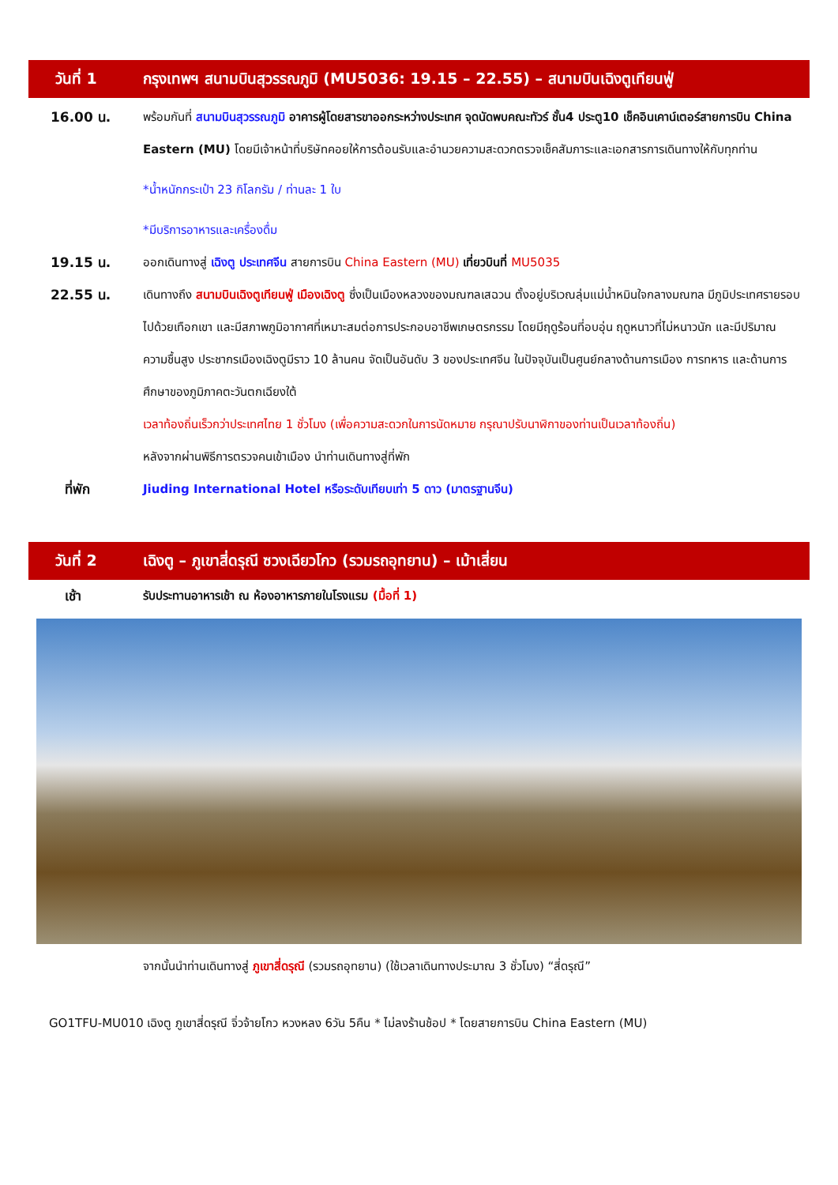วันที่ 1
กรุงเทพฯ สนามบินสุวรรณภูมิ (MU5036: 19.15 – 22.55) – สนามบินเฉิงตูเทียนฟู่
16.00 น. พร้อมกันที่ สนามบินสุวรรณภูมิ อาคารผู้โดยสารขาออกระหว่างประเทศ จุดนัดพบคณะทัวร์ ชั้น4 ประตู10 เช็คอินเคาน์เตอร์สายการบิน China Eastern (MU) โดยมีเจ้าหน้าที่บริษัทคอยให้การต้อนรับและอำนวยความสะดวกตรวจเช็คสัมภาระและเอกสารการเดินทางให้กับทุกท่าน
*น้ำหนักกระเป๋า 23 กิโลกรัม / ท่านละ 1 ใบ
*มีบริการอาหารและเครื่องดื่ม
19.15 น. ออกเดินทางสู่ เฉิงตู ประเทศจีน สายการบิน China Eastern (MU) เที่ยวบินที่ MU5035
22.55 น. เดินทางถึง สนามบินเฉิงตูเทียนฟู่ เมืองเฉิงตู ซึ่งเป็นเมืองหลวงของมณฑลเสฉวน ตั้งอยู่บริเวณลุ่มแม่น้ำหมินใจกลางมณฑล มีภูมิประเทศรายรอบไปด้วยเทือกเขา และมีสภาพภูมิอากาศที่เหมาะสมต่อการประกอบอาชีพเกษตรกรรม โดยมีฤดูร้อนที่อบอุ่น ฤดูหนาวที่ไม่หนาวนัก และมีปริมาณความชื้นสูง ประชากรเมืองเฉิงตูมีราว 10 ล้านคน จัดเป็นอันดับ 3 ของประเทศจีน ในปัจจุบันเป็นศูนย์กลางด้านการเมือง การทหาร และด้านการศึกษาของภูมิภาคตะวันตกเฉียงใต้
เวลาท้องถิ่นเร็วกว่าประเทศไทย 1 ชั่วโมง (เพื่อความสะดวกในการนัดหมาย กรุณาปรับนาฬิกาของท่านเป็นเวลาท้องถิ่น)
หลังจากผ่านพิธีการตรวจคนเข้าเมือง นำท่านเดินทางสู่ที่พัก
ที่พัก Jiuding International Hotel หรือระดับเทียบเท่า 5 ดาว (มาตรฐานจีน)
วันที่ 2
เฉิงตู – ภูเขาสี่ดรุณี ซวงเฉียวโกว (รวมรถอุทยาน) – เม้าเสี่ยน
เช้า รับประทานอาหารเช้า ณ ห้องอาหารภายในโรงแรม (มื้อที่ 1)
จากนั้นนำท่านเดินทางสู่ ภูเขาสี่ดรุณี (รวมรถอุทยาน) (ใช้เวลาเดินทางประมาณ 3 ชั่วโมง) “สี่ดรุณี”
GO1TFU-MU010 เฉิงตู ภูเขาสี่ดรุณี จิ่วจ้ายโกว หวงหลง 6วัน 5คืน * ไม่ลงร้านช้อป * โดยสายการบิน China Eastern (MU)